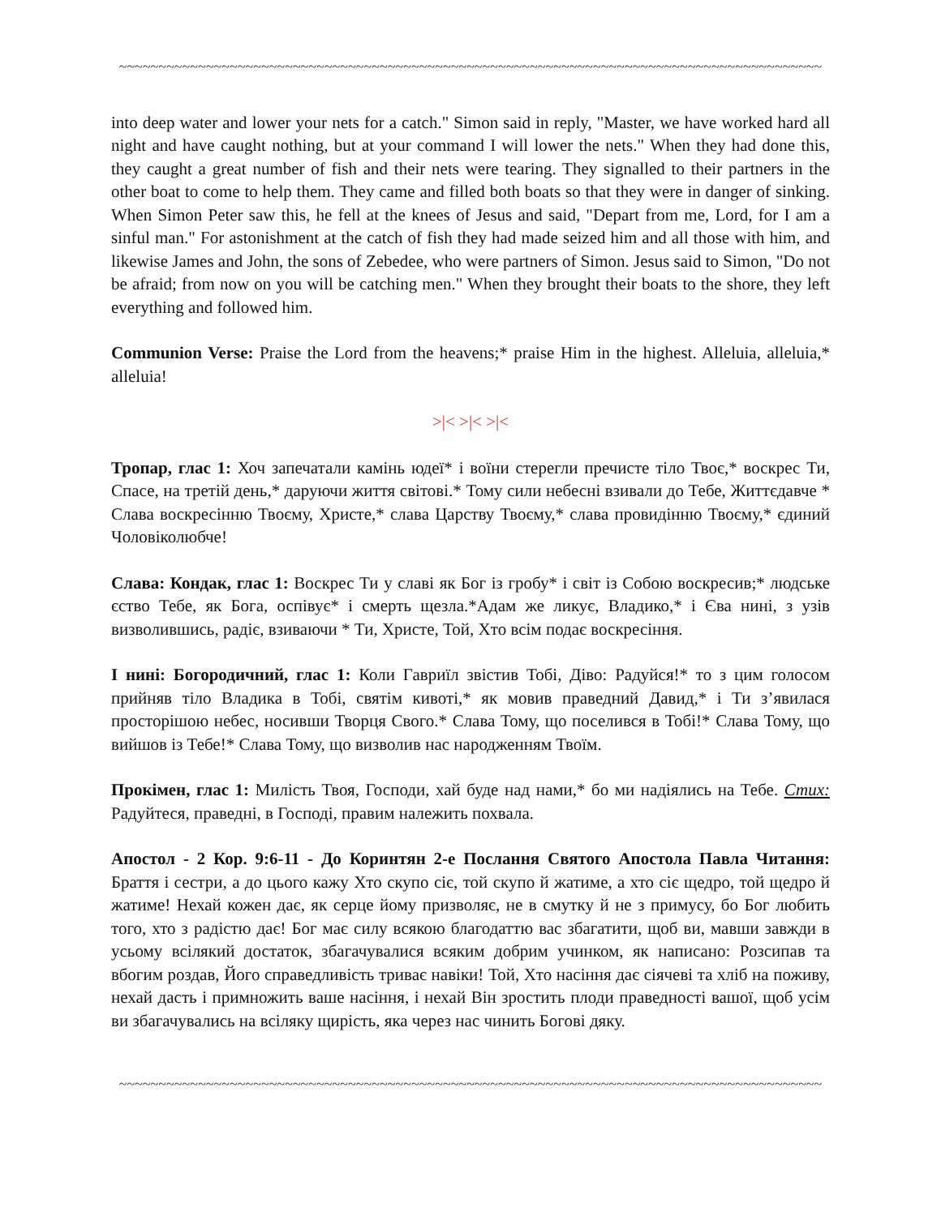~~~~~~~~~~~~~~~~~~~~~~~~~~~~~~~~~~~~~~~~~~~~~~~~~~~~~~~~~~~~~~~~~~~~~~~~~~~~~~~~~~~~~~~~~
into deep water and lower your nets for a catch." Simon said in reply, "Master, we have worked hard all night and have caught nothing, but at your command I will lower the nets." When they had done this, they caught a great number of fish and their nets were tearing. They signalled to their partners in the other boat to come to help them. They came and filled both boats so that they were in danger of sinking. When Simon Peter saw this, he fell at the knees of Jesus and said, "Depart from me, Lord, for I am a sinful man." For astonishment at the catch of fish they had made seized him and all those with him, and likewise James and John, the sons of Zebedee, who were partners of Simon. Jesus said to Simon, "Do not be afraid; from now on you will be catching men." When they brought their boats to the shore, they left everything and followed him.
Communion Verse: Praise the Lord from the heavens;* praise Him in the highest. Alleluia, alleluia,* alleluia!
>|< >|< >|<
Тропар, глас 1: Хоч запечатали камінь юдеї* і воїни стерегли пречисте тіло Твоє,* воскрес Ти, Спасе, на третій день,* даруючи життя світові.* Тому сили небесні взивали до Тебе, Життєдавче * Слава воскресінню Твоєму, Христе,* слава Царству Твоєму,* слава провидінню Твоєму,* єдиний Чоловіколюбче!
Слава: Кондак, глас 1: Воскрес Ти у славі як Бог із гробу* і світ із Собою воскресив;* людське єство Тебе, як Бога, оспівує* і смерть щезла.*Адам же ликує, Владико,* і Єва нині, з узів визволившись, радіє, взиваючи * Ти, Христе, Той, Хто всім подає воскресіння.
І нині: Богородичний, глас 1: Коли Гавриїл звістив Тобі, Діво: Радуйся!* то з цим голосом прийняв тіло Владика в Тобі, святім кивоті,* як мовив праведний Давид,* і Ти з’явилася просторішою небес, носивши Творця Свого.* Слава Тому, що поселився в Тобі!* Слава Тому, що вийшов із Тебе!* Слава Тому, що визволив нас народженням Твоїм.
Прокімен, глас 1: Милість Твоя, Господи, хай буде над нами,* бо ми надіялись на Тебе. Стих: Радуйтеся, праведні, в Господі, правим належить похвала.
Апостол - 2 Кор. 9:6-11 - До Коринтян 2-е Послання Святого Апостола Павла Читання: Браття і сестри, а до цього кажу Хто скупо сіє, той скупо й жатиме, а хто сіє щедро, той щедро й жатиме! Нехай кожен дає, як серце йому призволяє, не в смутку й не з примусу, бо Бог любить того, хто з радістю дає! Бог має силу всякою благодаттю вас збагатити, щоб ви, мавши завжди в усьому всілякий достаток, збагачувалися всяким добрим учинком, як написано: Розсипав та вбогим роздав, Його справедливість триває навіки! Той, Хто насіння дає сіячеві та хліб на поживу, нехай дасть і примножить ваше насіння, і нехай Він зростить плоди праведності вашої, щоб усім ви збагачувались на всіляку щирість, яка через нас чинить Богові дяку.
~~~~~~~~~~~~~~~~~~~~~~~~~~~~~~~~~~~~~~~~~~~~~~~~~~~~~~~~~~~~~~~~~~~~~~~~~~~~~~~~~~~~~~~~~